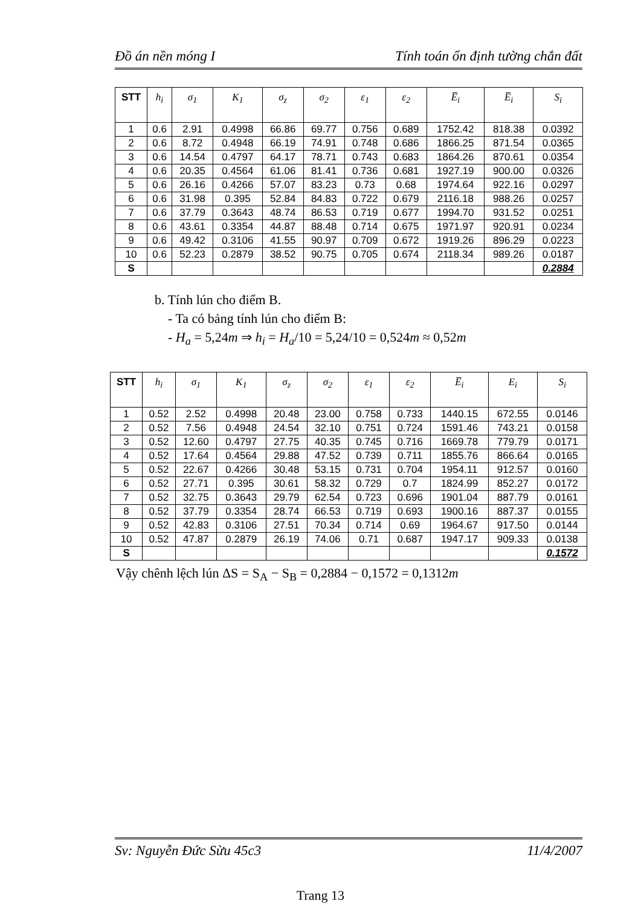Đồ án nền móng I Tính toán ổn định tường chắn đất
| STT | h<sub>i</sub> | σ<sub>1</sub> | K<sub>1</sub> | σ<sub>z</sub> | σ<sub>2</sub> | ε<sub>1</sub> | ε<sub>2</sub> | E̅<sub>i</sub> | E̅<sub>i</sub> | S<sub>i</sub> |
| --- | --- | --- | --- | --- | --- | --- | --- | --- | --- | --- |
| 1 | 0.6 | 2.91 | 0.4998 | 66.86 | 69.77 | 0.756 | 0.689 | 1752.42 | 818.38 | 0.0392 |
| 2 | 0.6 | 8.72 | 0.4948 | 66.19 | 74.91 | 0.748 | 0.686 | 1866.25 | 871.54 | 0.0365 |
| 3 | 0.6 | 14.54 | 0.4797 | 64.17 | 78.71 | 0.743 | 0.683 | 1864.26 | 870.61 | 0.0354 |
| 4 | 0.6 | 20.35 | 0.4564 | 61.06 | 81.41 | 0.736 | 0.681 | 1927.19 | 900.00 | 0.0326 |
| 5 | 0.6 | 26.16 | 0.4266 | 57.07 | 83.23 | 0.73 | 0.68 | 1974.64 | 922.16 | 0.0297 |
| 6 | 0.6 | 31.98 | 0.395 | 52.84 | 84.83 | 0.722 | 0.679 | 2116.18 | 988.26 | 0.0257 |
| 7 | 0.6 | 37.79 | 0.3643 | 48.74 | 86.53 | 0.719 | 0.677 | 1994.70 | 931.52 | 0.0251 |
| 8 | 0.6 | 43.61 | 0.3354 | 44.87 | 88.48 | 0.714 | 0.675 | 1971.97 | 920.91 | 0.0234 |
| 9 | 0.6 | 49.42 | 0.3106 | 41.55 | 90.97 | 0.709 | 0.672 | 1919.26 | 896.29 | 0.0223 |
| 10 | 0.6 | 52.23 | 0.2879 | 38.52 | 90.75 | 0.705 | 0.674 | 2118.34 | 989.26 | 0.0187 |
| S | | | | | | | | | | 0.2884 |
b. Tính lún cho điểm B.
- Ta có bảng tính lún cho điểm B:
- H<sub>a</sub> = 5,24m ⇒ h<sub>i</sub> = H<sub>a</sub>/10 = 5,24/10 = 0,524m ≈ 0,52m
| STT | h<sub>i</sub> | σ<sub>1</sub> | K<sub>1</sub> | σ<sub>z</sub> | σ<sub>2</sub> | ε<sub>1</sub> | ε<sub>2</sub> | E̅<sub>i</sub> | E<sub>i</sub> | S<sub>i</sub> |
| --- | --- | --- | --- | --- | --- | --- | --- | --- | --- | --- |
| 1 | 0.52 | 2.52 | 0.4998 | 20.48 | 23.00 | 0.758 | 0.733 | 1440.15 | 672.55 | 0.0146 |
| 2 | 0.52 | 7.56 | 0.4948 | 24.54 | 32.10 | 0.751 | 0.724 | 1591.46 | 743.21 | 0.0158 |
| 3 | 0.52 | 12.60 | 0.4797 | 27.75 | 40.35 | 0.745 | 0.716 | 1669.78 | 779.79 | 0.0171 |
| 4 | 0.52 | 17.64 | 0.4564 | 29.88 | 47.52 | 0.739 | 0.711 | 1855.76 | 866.64 | 0.0165 |
| 5 | 0.52 | 22.67 | 0.4266 | 30.48 | 53.15 | 0.731 | 0.704 | 1954.11 | 912.57 | 0.0160 |
| 6 | 0.52 | 27.71 | 0.395 | 30.61 | 58.32 | 0.729 | 0.7 | 1824.99 | 852.27 | 0.0172 |
| 7 | 0.52 | 32.75 | 0.3643 | 29.79 | 62.54 | 0.723 | 0.696 | 1901.04 | 887.79 | 0.0161 |
| 8 | 0.52 | 37.79 | 0.3354 | 28.74 | 66.53 | 0.719 | 0.693 | 1900.16 | 887.37 | 0.0155 |
| 9 | 0.52 | 42.83 | 0.3106 | 27.51 | 70.34 | 0.714 | 0.69 | 1964.67 | 917.50 | 0.0144 |
| 10 | 0.52 | 47.87 | 0.2879 | 26.19 | 74.06 | 0.71 | 0.687 | 1947.17 | 909.33 | 0.0138 |
| S | | | | | | | | | | 0.1572 |
Vậy chênh lệch lún ΔS = S<sub>A</sub> − S<sub>B</sub> = 0,2884 − 0,1572 = 0,1312m
Sv: Nguyễn Đức Sừu 45c3 11/4/2007
Trang 13